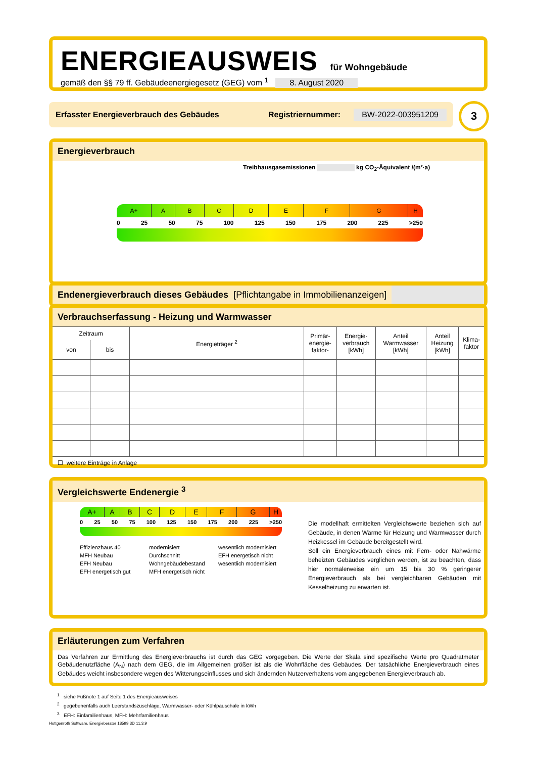ENERGIEAUSWEIS für Wohngebäude
gemäß den §§ 79 ff. Gebäudeenergiegesetz (GEG) vom <sup>1</sup> 8. August 2020
Erfasster Energieverbrauch des Gebäudes Registriernummer: BW-2022-003951209 3
Energieverbrauch
Treibhausgasemissionen kg CO<sub>2</sub>-Äquivalent /(m²·a)
A+ A B C D E F G H
0 25 50 75 100 125 150 175 200 225 >250
Endenergieverbrauch dieses Gebäudes [Pflichtangabe in Immobilienanzeigen]
Verbrauchserfassung - Heizung und Warmwasser
| Zeitraum | | Energieträger <sup>2</sup> | Primär- energie- faktor- | Energie- verbrauch [kWh] | Anteil Warmwasser [kWh] | Anteil Heizung [kWh] | Klima- faktor |
| --- | --- | --- | --- | --- | --- | --- | --- |
| von | bis | | | | | | |
☐ weitere Einträge in Anlage
Vergleichswerte Endenergie <sup>3</sup>
A+ A B C D E F G H
0 25 50 75 100 125 150 175 200 225 >250
Effizienzhaus 40
MFH Neubau
EFH Neubau
EFH energetisch gut modernisiert
Durchschnitt Wohngebäudebestand
MFH energetisch nicht wesentlich modernisiert
EFH energetisch nicht wesentlich modernisiert
Die modellhaft ermittelten Vergleichswerte beziehen sich auf Gebäude, in denen Wärme für Heizung und Warmwasser durch Heizkessel im Gebäude bereitgestellt wird.
Soll ein Energieverbrauch eines mit Fern- oder Nahwärme beheizten Gebäudes verglichen werden, ist zu beachten, dass hier normalerweise ein um 15 bis 30 % geringerer Energieverbrauch als bei vergleichbaren Gebäuden mit Kesselheizung zu erwarten ist.
Erläuterungen zum Verfahren
Das Verfahren zur Ermittlung des Energieverbrauchs ist durch das GEG vorgegeben. Die Werte der Skala sind spezifische Werte pro Quadratmeter Gebäudenutzfläche (A<sub>N</sub>) nach dem GEG, die im Allgemeinen größer ist als die Wohnfläche des Gebäudes. Der tatsächliche Energieverbrauch eines Gebäudes weicht insbesondere wegen des Witterungseinflusses und sich ändernden Nutzerverhaltens vom angegebenen Energieverbrauch ab.
<sup>1</sup> siehe Fußnote 1 auf Seite 1 des Energieausweises
<sup>2</sup> gegebenenfalls auch Leerstandszuschläge, Warmwasser- oder Kühlpauschale in kWh
<sup>3</sup> EFH: Einfamilienhaus, MFH: Mehrfamilienhaus
Hottgenroth Software, Energieberater 18599 3D 11.3.9